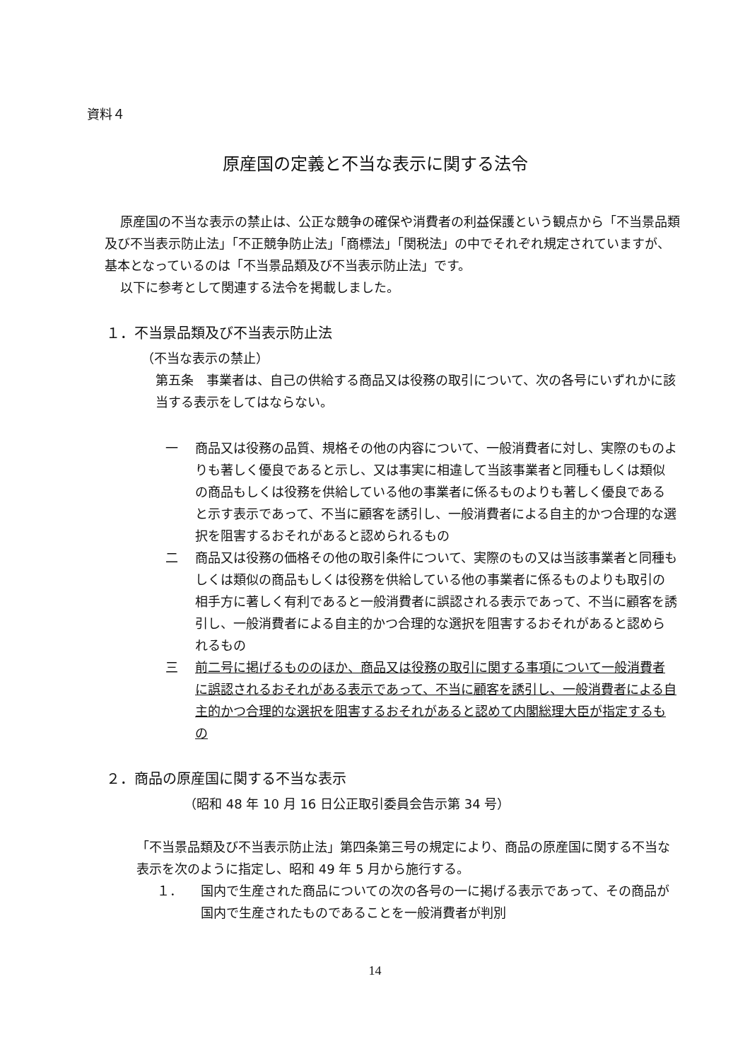資料４
原産国の定義と不当な表示に関する法令
原産国の不当な表示の禁止は、公正な競争の確保や消費者の利益保護という観点から「不当景品類及び不当表示防止法」「不正競争防止法」「商標法」「関税法」の中でそれぞれ規定されていますが、基本となっているのは「不当景品類及び不当表示防止法」です。
以下に参考として関連する法令を掲載しました。
１．不当景品類及び不当表示防止法
（不当な表示の禁止）
第五条　事業者は、自己の供給する商品又は役務の取引について、次の各号にいずれかに該当する表示をしてはならない。
一 商品又は役務の品質、規格その他の内容について、一般消費者に対し、実際のものよりも著しく優良であると示し、又は事実に相違して当該事業者と同種もしくは類似の商品もしくは役務を供給している他の事業者に係るものよりも著しく優良であると示す表示であって、不当に顧客を誘引し、一般消費者による自主的かつ合理的な選択を阻害するおそれがあると認められるもの
二 商品又は役務の価格その他の取引条件について、実際のもの又は当該事業者と同種もしくは類似の商品もしくは役務を供給している他の事業者に係るものよりも取引の相手方に著しく有利であると一般消費者に誤認される表示であって、不当に顧客を誘引し、一般消費者による自主的かつ合理的な選択を阻害するおそれがあると認められるもの
三 前二号に掲げるもののほか、商品又は役務の取引に関する事項について一般消費者に誤認されるおそれがある表示であって、不当に顧客を誘引し、一般消費者による自主的かつ合理的な選択を阻害するおそれがあると認めて内閣総理大臣が指定するもの
２．商品の原産国に関する不当な表示
（昭和 48 年 10 月 16 日公正取引委員会告示第 34 号）
「不当景品類及び不当表示防止法」第四条第三号の規定により、商品の原産国に関する不当な表示を次のように指定し、昭和 49 年 5 月から施行する。
１． 国内で生産された商品についての次の各号の一に掲げる表示であって、その商品が国内で生産されたものであることを一般消費者が判別
14